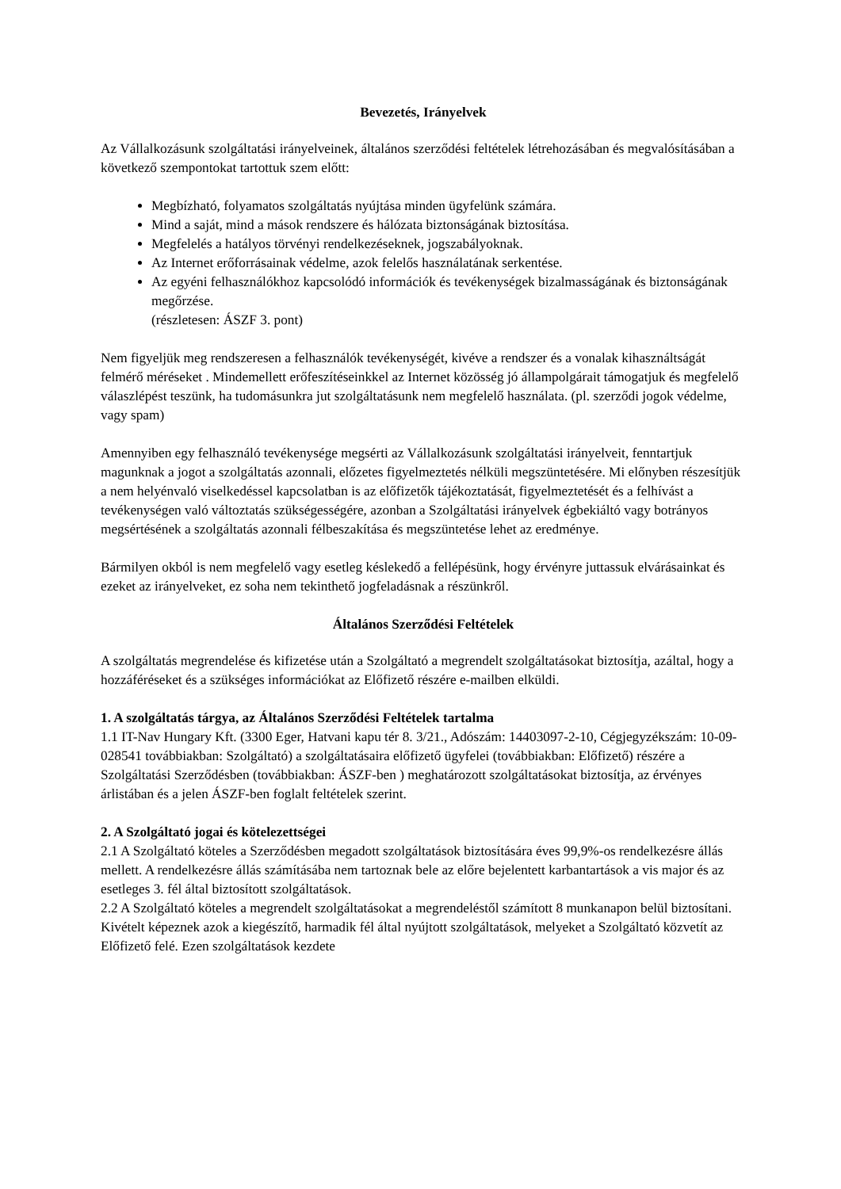Bevezetés, Irányelvek
Az Vállalkozásunk szolgáltatási irányelveinek, általános szerződési feltételek létrehozásában és megvalósításában a következő szempontokat tartottuk szem előtt:
Megbízható, folyamatos szolgáltatás nyújtása minden ügyfelünk számára.
Mind a saját, mind a mások rendszere és hálózata biztonságának biztosítása.
Megfelelés a hatályos törvényi rendelkezéseknek, jogszabályoknak.
Az Internet erőforrásainak védelme, azok felelős használatának serkentése.
Az egyéni felhasználókhoz kapcsolódó információk és tevékenységek bizalmasságának és biztonságának megőrzése.
(részletesen: ÁSZF 3. pont)
Nem figyeljük meg rendszeresen a felhasználók tevékenységét, kivéve a rendszer és a vonalak kihasználtságát felmérő méréseket . Mindemellett erőfeszítéseinkkel az Internet közösség jó állampolgárait támogatjuk és megfelelő válaszlépést teszünk, ha tudomásunkra jut szolgáltatásunk nem megfelelő használata. (pl. szerződi jogok védelme, vagy spam)
Amennyiben egy felhasználó tevékenysége megsérti az Vállalkozásunk szolgáltatási irányelveit, fenntartjuk magunknak a jogot a szolgáltatás azonnali, előzetes figyelmeztetés nélküli megszüntetésére. Mi előnyben részesítjük a nem helyénvaló viselkedéssel kapcsolatban is az előfizetők tájékoztatását, figyelmeztetését és a felhívást a tevékenységen való változtatás szükségességére, azonban a Szolgáltatási irányelvek égbekiáltó vagy botrányos megsértésének a szolgáltatás azonnali félbeszakítása és megszüntetése lehet az eredménye.
Bármilyen okból is nem megfelelő vagy esetleg késlekedő a fellépésünk, hogy érvényre juttassuk elvárásainkat és ezeket az irányelveket, ez soha nem tekinthető jogfeladásnak a részünkről.
Általános Szerződési Feltételek
A szolgáltatás megrendelése és kifizetése után a Szolgáltató a megrendelt szolgáltatásokat biztosítja, azáltal, hogy a hozzáféréseket és a szükséges információkat az Előfizető részére e-mailben elküldi.
1. A szolgáltatás tárgya, az Általános Szerződési Feltételek tartalma
1.1 IT-Nav Hungary Kft. (3300 Eger, Hatvani kapu tér 8. 3/21., Adószám: 14403097-2-10, Cégjegyzékszám: 10-09-028541 továbbiakban: Szolgáltató) a szolgáltatásaira előfizető ügyfelei (továbbiakban: Előfizető) részére a Szolgáltatási Szerződésben (továbbiakban: ÁSZF-ben ) meghatározott szolgáltatásokat biztosítja, az érvényes árlistában és a jelen ÁSZF-ben foglalt feltételek szerint.
2. A Szolgáltató jogai és kötelezettségei
2.1 A Szolgáltató köteles a Szerződésben megadott szolgáltatások biztosítására éves 99,9%-os rendelkezésre állás mellett. A rendelkezésre állás számításába nem tartoznak bele az előre bejelentett karbantartások a vis major és az esetleges 3. fél által biztosított szolgáltatások.
2.2 A Szolgáltató köteles a megrendelt szolgáltatásokat a megrendeléstől számított 8 munkanapon belül biztosítani. Kivételt képeznek azok a kiegészítő, harmadik fél által nyújtott szolgáltatások, melyeket a Szolgáltató közvetít az Előfizető felé. Ezen szolgáltatások kezdete